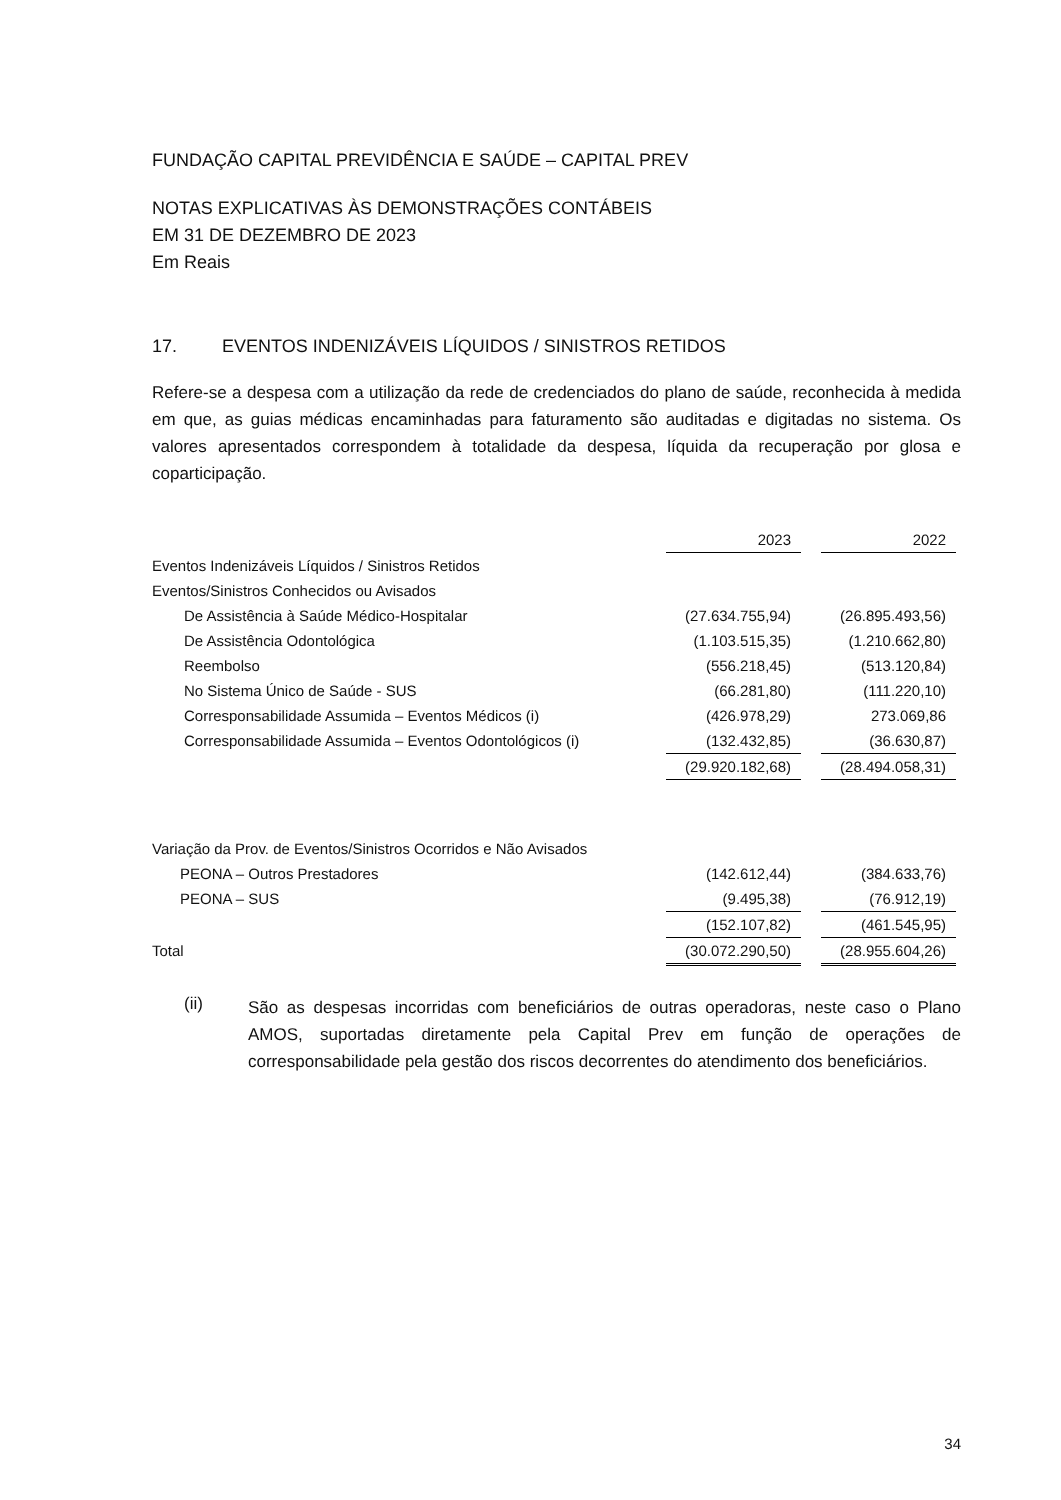FUNDAÇÃO CAPITAL PREVIDÊNCIA E SAÚDE – CAPITAL PREV
NOTAS EXPLICATIVAS ÀS DEMONSTRAÇÕES CONTÁBEIS
EM 31 DE DEZEMBRO DE 2023
Em Reais
17. EVENTOS INDENIZÁVEIS LÍQUIDOS / SINISTROS RETIDOS
Refere-se a despesa com a utilização da rede de credenciados do plano de saúde, reconhecida à medida em que, as guias médicas encaminhadas para faturamento são auditadas e digitadas no sistema. Os valores apresentados correspondem à totalidade da despesa, líquida da recuperação por glosa e coparticipação.
| | 2023 | | 2022 |
| Eventos Indenizáveis Líquidos / Sinistros Retidos | | | |
| Eventos/Sinistros Conhecidos ou Avisados | | | |
| De Assistência à Saúde Médico-Hospitalar | (27.634.755,94) | | (26.895.493,56) |
| De Assistência Odontológica | (1.103.515,35) | | (1.210.662,80) |
| Reembolso | (556.218,45) | | (513.120,84) |
| No Sistema Único de Saúde - SUS | (66.281,80) | | (111.220,10) |
| Corresponsabilidade Assumida – Eventos Médicos (i) | (426.978,29) | | 273.069,86 |
| Corresponsabilidade Assumida – Eventos Odontológicos (i) | (132.432,85) | | (36.630,87) |
| | (29.920.182,68) | | (28.494.058,31) |
| Variação da Prov. de Eventos/Sinistros Ocorridos e Não Avisados | | | |
| PEONA – Outros Prestadores | (142.612,44) | | (384.633,76) |
| PEONA – SUS | (9.495,38) | | (76.912,19) |
| | (152.107,82) | | (461.545,95) |
| Total | (30.072.290,50) | | (28.955.604,26) |
(ii)
São as despesas incorridas com beneficiários de outras operadoras, neste caso o Plano AMOS, suportadas diretamente pela Capital Prev em função de operações de corresponsabilidade pela gestão dos riscos decorrentes do atendimento dos beneficiários.
34